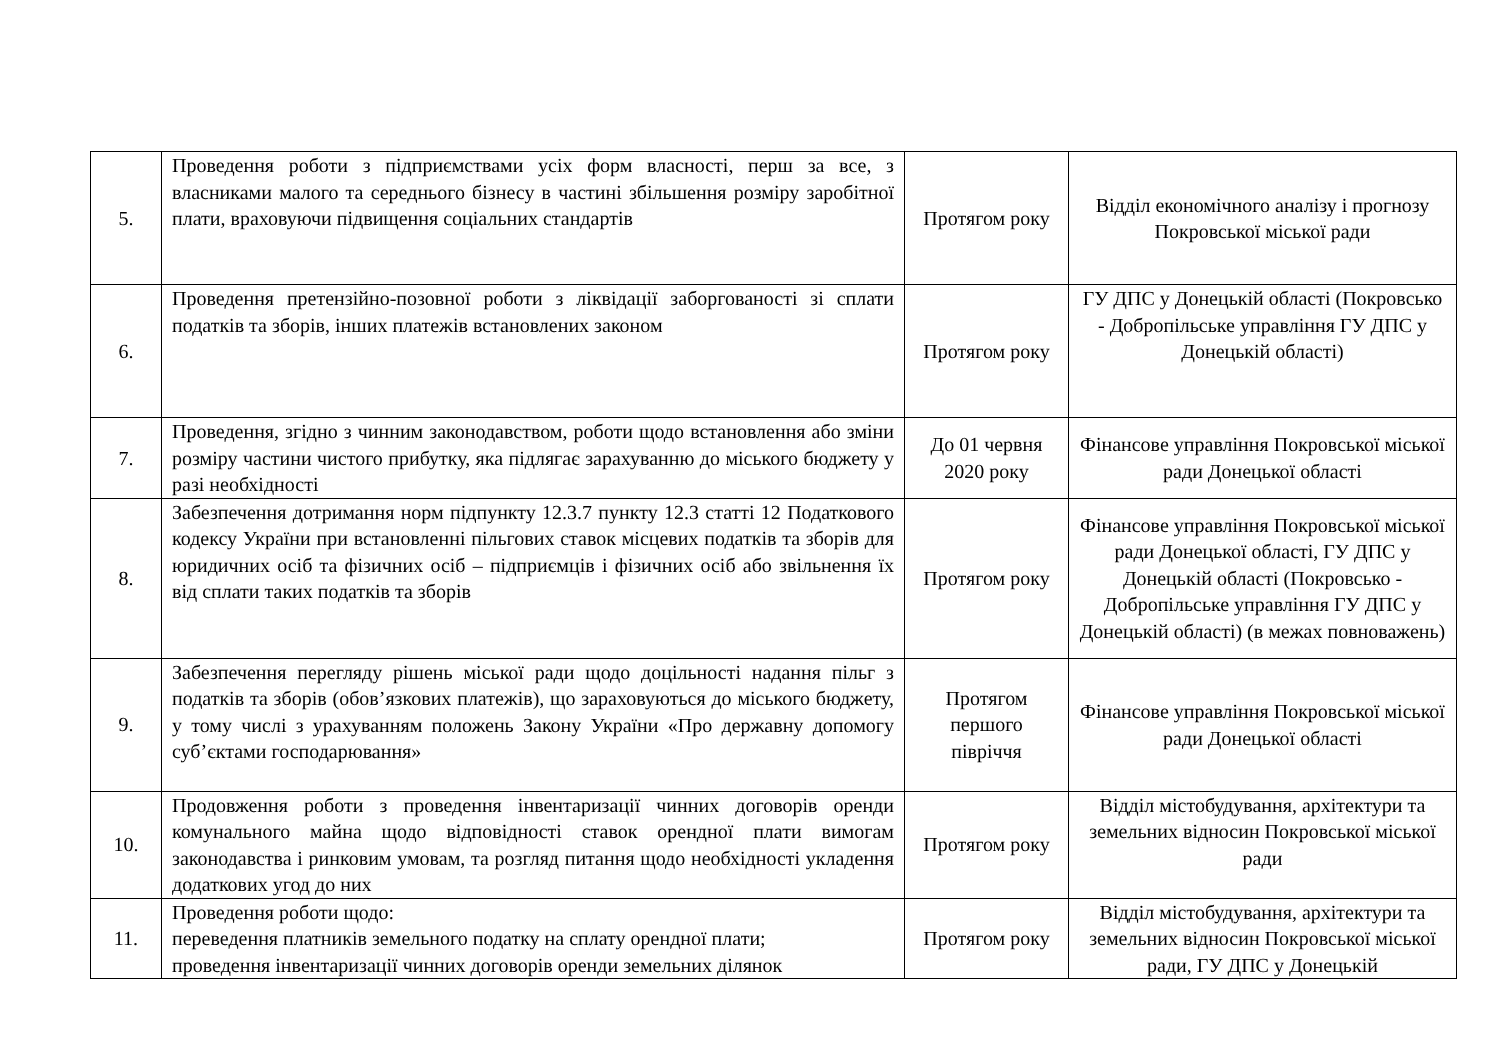| 5. | Проведення роботи з підприємствами усіх форм власності, перш за все, з власниками малого та середнього бізнесу в частині збільшення розміру заробітної плати, враховуючи підвищення соціальних стандартів | Протягом року | Відділ економічного аналізу і прогнозу Покровської міської ради |
| 6. | Проведення претензійно-позовної роботи з ліквідації заборгованості зі сплати податків та зборів, інших платежів встановлених законом | Протягом року | ГУ ДПС у Донецькій області (Покровсько - Добропільське управління ГУ ДПС у Донецькій області) |
| 7. | Проведення, згідно з чинним законодавством, роботи щодо встановлення або зміни розміру частини чистого прибутку, яка підлягає зарахуванню до міського бюджету у разі необхідності | До 01 червня 2020 року | Фінансове управління Покровської міської ради Донецької області |
| 8. | Забезпечення дотримання норм підпункту 12.3.7 пункту 12.3 статті 12 Податкового кодексу України при встановленні пільгових ставок місцевих податків та зборів для юридичних осіб та фізичних осіб – підприємців і фізичних осіб або звільнення їх від сплати таких податків та зборів | Протягом року | Фінансове управління Покровської міської ради Донецької області, ГУ ДПС у Донецькій області (Покровсько - Добропільське управління ГУ ДПС у Донецькій області) (в межах повноважень) |
| 9. | Забезпечення перегляду рішень міської ради щодо доцільності надання пільг з податків та зборів (обов’язкових платежів), що зараховуються до міського бюджету, у тому числі з урахуванням положень Закону України «Про державну допомогу суб’єктами господарювання» | Протягом першого півріччя | Фінансове управління Покровської міської ради Донецької області |
| 10. | Продовження роботи з проведення інвентаризації чинних договорів оренди комунального майна щодо відповідності ставок орендної плати вимогам законодавства і ринковим умовам, та розгляд питання щодо необхідності укладення додаткових угод до них | Протягом року | Відділ містобудування, архітектури та земельних відносин Покровської міської ради |
| 11. | Проведення роботи щодо: переведення платників земельного податку на сплату орендної плати; проведення інвентаризації чинних договорів оренди земельних ділянок | Протягом року | Відділ містобудування, архітектури та земельних відносин Покровської міської ради, ГУ ДПС у Донецькій |